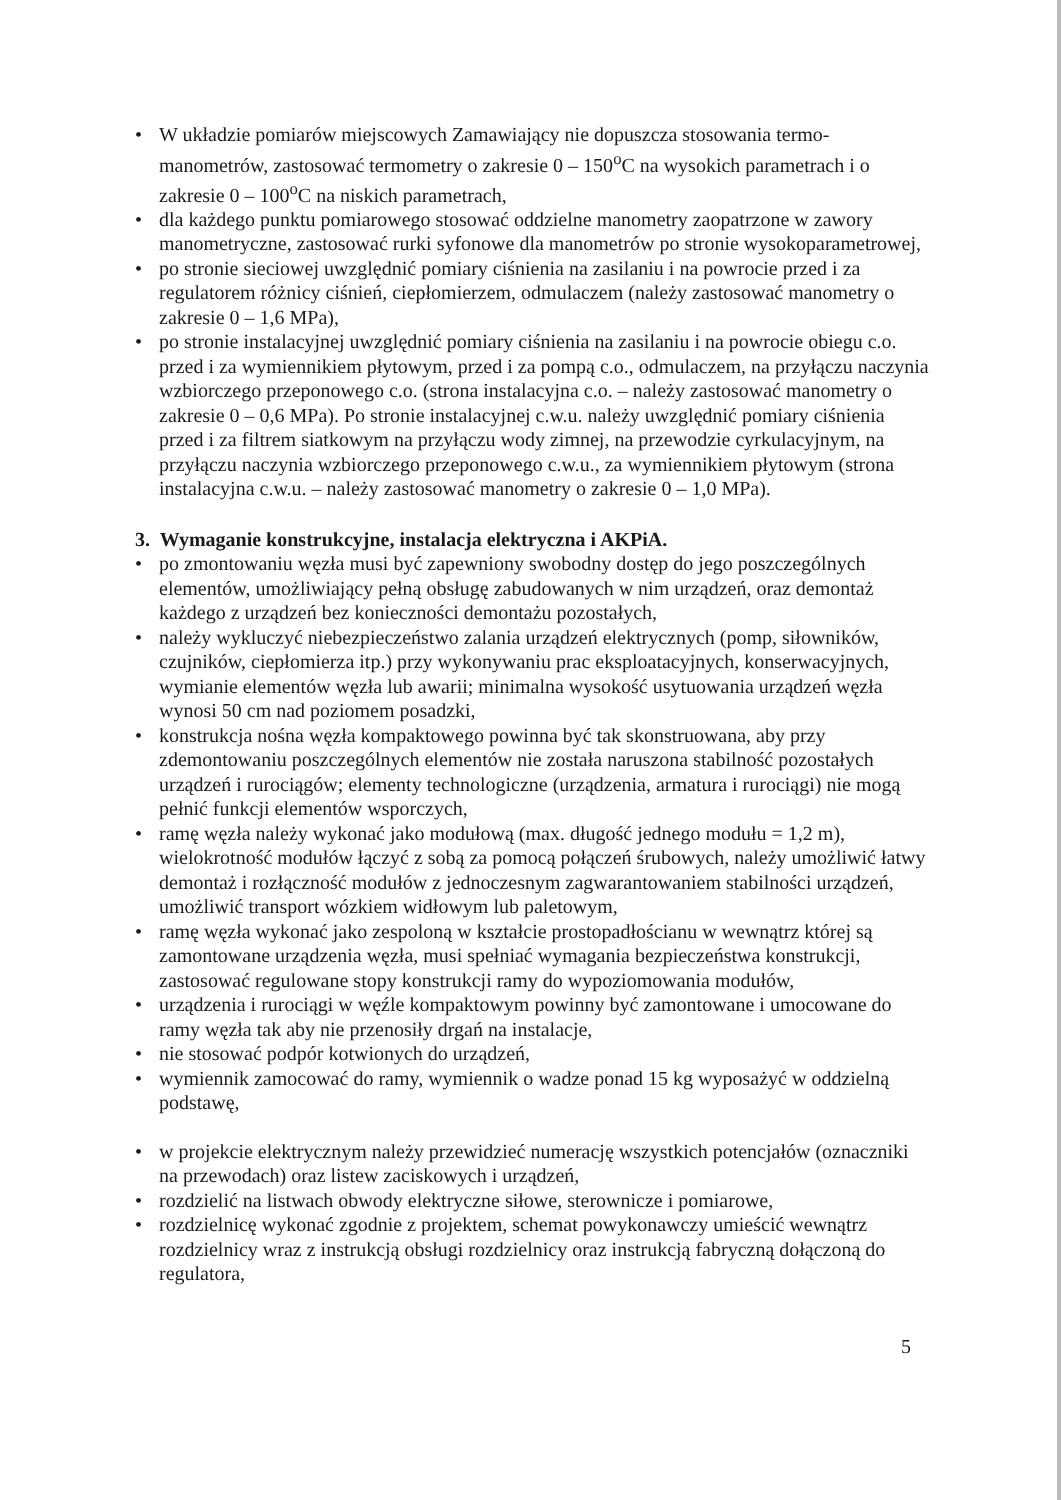• W układzie pomiarów miejscowych Zamawiający nie dopuszcza stosowania termo-manometrów, zastosować termometry o zakresie 0 – 150<sup>o</sup>C na wysokich parametrach i o zakresie 0 – 100<sup>o</sup>C na niskich parametrach,
• dla każdego punktu pomiarowego stosować oddzielne manometry zaopatrzone w zawory manometryczne, zastosować rurki syfonowe dla manometrów po stronie wysokoparametrowej,
• po stronie sieciowej uwzględnić pomiary ciśnienia na zasilaniu i na powrocie przed i za regulatorem różnicy ciśnień, ciepłomierzem, odmulaczem (należy zastosować manometry o zakresie 0 – 1,6 MPa),
• po stronie instalacyjnej uwzględnić pomiary ciśnienia na zasilaniu i na powrocie obiegu c.o. przed i za wymiennikiem płytowym, przed i za pompą c.o., odmulaczem, na przyłączu naczynia wzbiorczego przeponowego c.o. (strona instalacyjna c.o. – należy zastosować manometry o zakresie 0 – 0,6 MPa). Po stronie instalacyjnej c.w.u. należy uwzględnić pomiary ciśnienia przed i za filtrem siatkowym na przyłączu wody zimnej, na przewodzie cyrkulacyjnym, na przyłączu naczynia wzbiorczego przeponowego c.w.u., za wymiennikiem płytowym (strona instalacyjna c.w.u. – należy zastosować manometry o zakresie 0 – 1,0 MPa).
3. Wymaganie konstrukcyjne, instalacja elektryczna i AKPiA.
• po zmontowaniu węzła musi być zapewniony swobodny dostęp do jego poszczególnych elementów, umożliwiający pełną obsługę zabudowanych w nim urządzeń, oraz demontaż każdego z urządzeń bez konieczności demontażu pozostałych,
• należy wykluczyć niebezpieczeństwo zalania urządzeń elektrycznych (pomp, siłowników, czujników, ciepłomierza itp.) przy wykonywaniu prac eksploatacyjnych, konserwacyjnych, wymianie elementów węzła lub awarii; minimalna wysokość usytuowania urządzeń węzła wynosi 50 cm nad poziomem posadzki,
• konstrukcja nośna węzła kompaktowego powinna być tak skonstruowana, aby przy zdemontowaniu poszczególnych elementów nie została naruszona stabilność pozostałych urządzeń i rurociągów; elementy technologiczne (urządzenia, armatura i rurociągi) nie mogą pełnić funkcji elementów wsporczych,
• ramę węzła należy wykonać jako modułową (max. długość jednego modułu = 1,2 m), wielokrotność modułów łączyć z sobą za pomocą połączeń śrubowych, należy umożliwić łatwy demontaż i rozłączność modułów z jednoczesnym zagwarantowaniem stabilności urządzeń, umożliwić transport wózkiem widłowym lub paletowym,
• ramę węzła wykonać jako zespoloną w kształcie prostopadłościanu w wewnątrz której są zamontowane urządzenia węzła, musi spełniać wymagania bezpieczeństwa konstrukcji, zastosować regulowane stopy konstrukcji ramy do wypoziomowania modułów,
• urządzenia i rurociągi w węźle kompaktowym powinny być zamontowane i umocowane do ramy węzła tak aby nie przenosiły drgań na instalacje,
• nie stosować podpór kotwionych do urządzeń,
• wymiennik zamocować do ramy, wymiennik o wadze ponad 15 kg wyposażyć w oddzielną podstawę,
• w projekcie elektrycznym należy przewidzieć numerację wszystkich potencjałów (oznaczniki na przewodach) oraz listew zaciskowych i urządzeń,
• rozdzielić na listwach obwody elektryczne siłowe, sterownicze i pomiarowe,
• rozdzielnicę wykonać zgodnie z projektem, schemat powykonawczy umieścić wewnątrz rozdzielnicy wraz z instrukcją obsługi rozdzielnicy oraz instrukcją fabryczną dołączoną do regulatora,
5